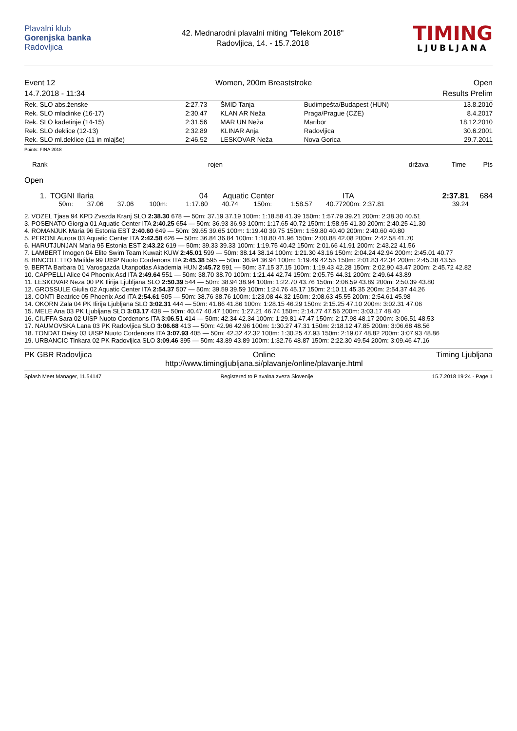Plavalni klub
Gorenjska banka
Radovljica
42. Mednarodni plavalni miting "Telekom 2018"
Radovljica, 14. - 15.7.2018
TIMING
LJUBLJANA
Event 12
14.7.2018 - 11:34
Women, 200m Breaststroke Open
Results Prelim
| Rek. SLO abs.ženske | 2:27.73 | ŠMID Tanja | Budimpešta/Budapest (HUN) | 13.8.2010 |
| Rek. SLO mladinke (16-17) | 2:30.47 | KLAN AR Neža | Praga/Prague (CZE) | 8.4.2017 |
| Rek. SLO kadetinje (14-15) | 2:31.56 | MAR UN Neža | Maribor | 18.12.2010 |
| Rek. SLO deklice (12-13) | 2:32.89 | KLINAR Anja | Radovljica | 30.6.2001 |
| Rek. SLO ml.deklice (11 in mlajše) | 2:46.52 | LESKOVAR Neža | Nova Gorica | 29.7.2011 |
Points: FINA 2018
Rank rojen država Time Pts
Open
| 1. | TOGNI Ilaria | | | | 04 | Aquatic Center | | | | ITA | 2:37.81 | 684 |
| | 50m: | 37.06 | 37.06 | 100m: | 1:17.80 | 40.74 | 150m: | 1:58.57 | 40.77 | 200m: 2:37.81 | 39.24 | |
| 2. VOZEL Tjasa 94 KPD Zvezda Kranj SLO 2:38.30 678 — 50m: 37.19 37.19 100m: 1:18.58 41.39 150m: 1:57.79 39.21 200m: 2:38.30 40.51 |
| 3. POSENATO Giorgia 01 Aquatic Center ITA 2:40.25 654 — 50m: 36.93 36.93 100m: 1:17.65 40.72 150m: 1:58.95 41.30 200m: 2:40.25 41.30 |
| 4. ROMANJUK Maria 96 Estonia EST 2:40.60 649 — 50m: 39.65 39.65 100m: 1:19.40 39.75 150m: 1:59.80 40.40 200m: 2:40.60 40.80 |
| 5. PERONI Aurora 03 Aquatic Center ITA 2:42.58 626 — 50m: 36.84 36.84 100m: 1:18.80 41.96 150m: 2:00.88 42.08 200m: 2:42.58 41.70 |
| 6. HARUTJUNJAN Maria 95 Estonia EST 2:43.22 619 — 50m: 39.33 39.33 100m: 1:19.75 40.42 150m: 2:01.66 41.91 200m: 2:43.22 41.56 |
| 7. LAMBERT Imogen 04 Elite Swim Team Kuwait KUW 2:45.01 599 — 50m: 38.14 38.14 100m: 1:21.30 43.16 150m: 2:04.24 42.94 200m: 2:45.01 40.77 |
| 8. BINCOLETTO Matilde 99 UISP Nuoto Cordenons ITA 2:45.38 595 — 50m: 36.94 36.94 100m: 1:19.49 42.55 150m: 2:01.83 42.34 200m: 2:45.38 43.55 |
| 9. BERTA Barbara 01 Varosgazda Utanpotlas Akademia HUN 2:45.72 591 — 50m: 37.15 37.15 100m: 1:19.43 42.28 150m: 2:02.90 43.47 200m: 2:45.72 42.82 |
| 10. CAPPELLI Alice 04 Phoenix Asd ITA 2:49.64 551 — 50m: 38.70 38.70 100m: 1:21.44 42.74 150m: 2:05.75 44.31 200m: 2:49.64 43.89 |
| 11. LESKOVAR Neza 00 PK Ilirija Ljubljana SLO 2:50.39 544 — 50m: 38.94 38.94 100m: 1:22.70 43.76 150m: 2:06.59 43.89 200m: 2:50.39 43.80 |
| 12. GROSSULE Giulia 02 Aquatic Center ITA 2:54.37 507 — 50m: 39.59 39.59 100m: 1:24.76 45.17 150m: 2:10.11 45.35 200m: 2:54.37 44.26 |
| 13. CONTI Beatrice 05 Phoenix Asd ITA 2:54.61 505 — 50m: 38.76 38.76 100m: 1:23.08 44.32 150m: 2:08.63 45.55 200m: 2:54.61 45.98 |
| 14. OKORN Zala 04 PK Ilirija Ljubljana SLO 3:02.31 444 — 50m: 41.86 41.86 100m: 1:28.15 46.29 150m: 2:15.25 47.10 200m: 3:02.31 47.06 |
| 15. MELE Ana 03 PK Ljubljana SLO 3:03.17 438 — 50m: 40.47 40.47 100m: 1:27.21 46.74 150m: 2:14.77 47.56 200m: 3:03.17 48.40 |
| 16. CIUFFA Sara 02 UISP Nuoto Cordenons ITA 3:06.51 414 — 50m: 42.34 42.34 100m: 1:29.81 47.47 150m: 2:17.98 48.17 200m: 3:06.51 48.53 |
| 17. NAUMOVSKA Lana 03 PK Radovljica SLO 3:06.68 413 — 50m: 42.96 42.96 100m: 1:30.27 47.31 150m: 2:18.12 47.85 200m: 3:06.68 48.56 |
| 18. TONDAT Daisy 03 UISP Nuoto Cordenons ITA 3:07.93 405 — 50m: 42.32 42.32 100m: 1:30.25 47.93 150m: 2:19.07 48.82 200m: 3:07.93 48.86 |
| 19. URBANCIC Tinkara 02 PK Radovljica SLO 3:09.46 395 — 50m: 43.89 43.89 100m: 1:32.76 48.87 150m: 2:22.30 49.54 200m: 3:09.46 47.16 |
PK GBR Radovljica Online
http://www.timingljubljana.si/plavanje/online/plavanje.html
Timing Ljubljana
Splash Meet Manager, 11.54147 Registered to Plavalna zveza Slovenije
15.7.2018 19:24 - Page 1